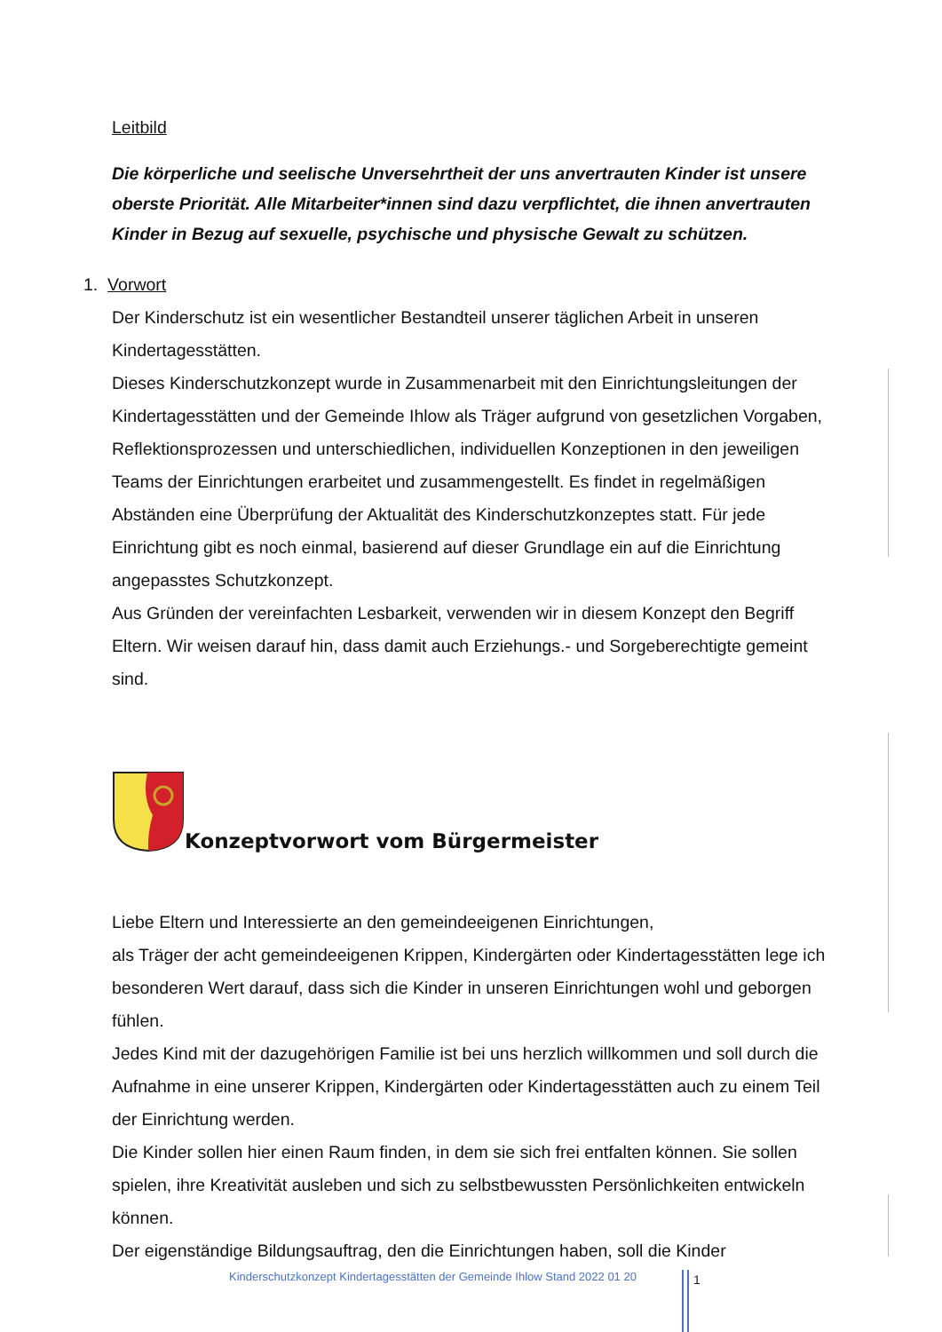Leitbild
Die körperliche und seelische Unversehrtheit der uns anvertrauten Kinder ist unsere oberste Priorität. Alle Mitarbeiter*innen sind dazu verpflichtet, die ihnen anvertrauten Kinder in Bezug auf sexuelle, psychische und physische Gewalt zu schützen.
1. Vorwort
Der Kinderschutz ist ein wesentlicher Bestandteil unserer täglichen Arbeit in unseren Kindertagesstätten.
Dieses Kinderschutzkonzept wurde in Zusammenarbeit mit den Einrichtungsleitungen der Kindertagesstätten und der Gemeinde Ihlow als Träger aufgrund von gesetzlichen Vorgaben, Reflektionsprozessen und unterschiedlichen, individuellen Konzeptionen in den jeweiligen Teams der Einrichtungen erarbeitet und zusammengestellt. Es findet in regelmäßigen Abständen eine Überprüfung der Aktualität des Kinderschutzkonzeptes statt. Für jede Einrichtung gibt es noch einmal, basierend auf dieser Grundlage ein auf die Einrichtung angepasstes Schutzkonzept.
Aus Gründen der vereinfachten Lesbarkeit, verwenden wir in diesem Konzept den Begriff Eltern. Wir weisen darauf hin, dass damit auch Erziehungs.- und Sorgeberechtigte gemeint sind.
Konzeptvorwort vom Bürgermeister
Liebe Eltern und Interessierte an den gemeindeeigenen Einrichtungen,
als Träger der acht gemeindeeigenen Krippen, Kindergärten oder Kindertagesstätten lege ich besonderen Wert darauf, dass sich die Kinder in unseren Einrichtungen wohl und geborgen fühlen.
Jedes Kind mit der dazugehörigen Familie ist bei uns herzlich willkommen und soll durch die Aufnahme in eine unserer Krippen, Kindergärten oder Kindertagesstätten auch zu einem Teil der Einrichtung werden.
Die Kinder sollen hier einen Raum finden, in dem sie sich frei entfalten können. Sie sollen spielen, ihre Kreativität ausleben und sich zu selbstbewussten Persönlichkeiten entwickeln können.
Der eigenständige Bildungsauftrag, den die Einrichtungen haben, soll die Kinder
Kinderschutzkonzept Kindertagesstätten der Gemeinde Ihlow Stand 2022 01 20
1